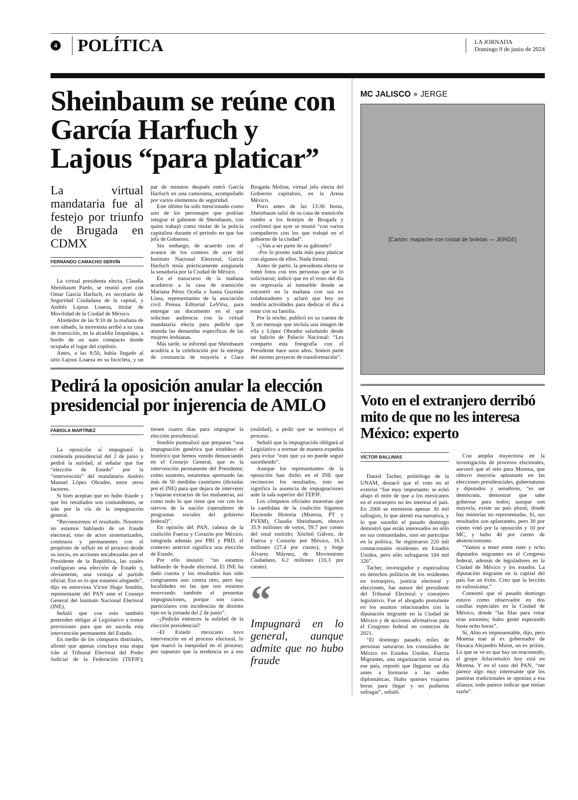4
POLÍTICA
LA JORNADA
Domingo 9 de junio de 2024
Sheinbaum se reúne con García Harfuch y Lajous “para platicar”
La virtual mandataria fue al festejo por triunfo de Brugada en CDMX
FERNANDO CAMACHO SERVÍN
La virtual presidenta electa, Claudia Sheinbaum Pardo, se reunió ayer con Omar García Harfuch, ex secretario de Seguridad Ciudadana de la capital, y Andrés Lajous Loaeza, titular de Movilidad de la Ciudad de México.
Alrededor de las 9:10 de la mañana de este sábado, la morenista arribó a su casa de transición, en la alcaldía Iztapalapa, a bordo de un auto compacto donde ocupaba el lugar del copiloto.
Antes, a las 8:50, había llegado al sitio Lajous Loaeza en su bicicleta, y un par de minutos después entró García Harfuch en una camioneta, acompañado por varios elementos de seguridad.
Este último ha sido mencionado como uno de los personajes que podrían integrar el gabinete de Sheinbaum, con quien trabajó como titular de la policía capitalina durante el periodo en que fue jefa de Gobierno.
Sin embargo, de acuerdo con el avance de los conteos de ayer del Instituto Nacional Electoral, García Harfuch tenía prácticamente asegurada la senaduría por la Ciudad de México.
En el transcurso de la mañana acudieron a la casa de transición Mariana Pérez Ocaña y Juana Guzmán Lisea, representantes de la asociación civil Prensa Editorial LeSVoz, para entregar un documento en el que solicitan audiencia con la virtual mandataria electa para pedirle que atienda las demandas específicas de las mujeres lesbianas.
Más tarde, se informó que Sheinbaum acudiría a la celebración por la entrega de constancia de mayoría a Clara Brugada Molina, virtual jefa electa del Gobierno capitalino, en la Arena México.
Poco antes de las 13:30 horas, Sheinbaum salió de su casa de transición rumbo a los festejos de Brugada y confirmó que ayer se reunió “con varios compañeros con los que trabajé en el gobierno de la ciudad”.
–¿Van a ser parte de su gabinete?
–Por lo pronto nada más para platicar con algunos de ellos. Nada formal.
Antes de partir, la presidenta electa se tomó fotos con tres personas que se lo solicitaron; indicó que en el resto del día no regresaría al inmueble donde se encontró en la mañana con sus ex colaboradores y aclaró que hoy no tendría actividades para dedicar el día a estar con su familia.
Por la noche, publicó en su cuenta de X un mensaje que incluía una imagen de ella y López Obrador saludando desde un balcón de Palacio Nacional: “Les comparto esta fotografía con el Presidente hace unos años. Somos parte del mismo proyecto de transformación”.
Pedirá la oposición anular la elección presidencial por injerencia de AMLO
FABIOLA MARTÍNEZ
La oposición sí impugnará la contienda presidencial del 2 de junio y pedirá la nulidad, al señalar que fue “elección de Estado” por la “intervención” del mandatario Andrés Manuel López Obrador, entre otros factores.
Si bien aceptan que no hubo fraude y que los resultados son contundentes, se irán por la vía de la impugnación general.
“Reconocemos el resultado. Nosotros no estamos hablando de un fraude electoral, sino de actos sistematizados, continuos y permanentes con el propósito de influir en el proceso desde su inicio, en acciones encabezadas por el Presidente de la República, las cuales configuran una elección de Estado y, obviamente, una ventaja al partido oficial. Eso es lo que estamos alegando”, dijo en entrevista Víctor Hugo Sondón, representante del PAN ante el Consejo General del Instituto Nacional Electoral (INE).
Señaló que con esto también pretenden obligar al Legislativo a tomar previsiones para que no suceda esta intervención permanente del Estado.
En medio de los cómputos distritales, afirmó que apenas concluya esta etapa irán al Tribunal Electoral del Poder Judicial de la Federación (TEPJF); tienen cuatro días para impugnar la elección presidencial.
Sondón puntualizó que preparan “una impugnación genérica que establece el histórico que hemos venido denunciando en el Consejo General, que es la intervención permanente del Presidente; como sustento, estaremos aportando las más de 50 medidas cautelares (dictadas por el INE) para que dejara de intervenir y bajaran extractos de las mañaneras, así como todo lo que tiene que ver con los siervos de la nación (operadores de programas sociales del gobierno federal)”.
En opinión del PAN, cabeza de la coalición Fuerza y Corazón por México, integrada además por PRI y PRD, el contexto anterior significa una elección de Estado.
Por ello insistió: “no estamos hablando de fraude electoral. El INE ha dado cuenta y los resultados han sido congruentes uno contra otro, pero hay localidades en las que nos estamos reservando también el presentar impugnaciones, porque son casos particulares con incidencias de distinto tipo en la jornada del 2 de junio”.
–¿Pedirán entonces la nulidad de la elección presidencial?
–El Estado mexicano tuvo intervención en el proceso electoral, lo que marcó la inequidad en el proceso; por supuesto que la tendencia es a eso (nulidad), a pedir que se restituya el proceso.
Señaló que la impugnación obligará al Legislativo a normar de manera expedita para evitar “esto que ya no puede seguir sucediendo”.
Aunque los representantes de la oposición han dicho en el INE que reconocen los resultados, esto no significa la ausencia de impugnaciones ante la sala superior del TEPJF.
Los cómputos oficiales muestran que la candidata de la coalición Sigamos Haciendo Historia (Morena, PT y PVEM), Claudia Sheinbaum, obtuvo 35.9 millones de votos, 59.7 por ciento del total emitido; Xóchitl Gálvez, de Fuerza y Corazón por México, 16.5 millones (27.4 por ciento), y Jorge Álvarez Máynez, de Movimiento Ciudadano, 6.2 millones (10.3 por ciento).
“
Impugnará en lo general, aunque admite que no hubo fraude
MC JALISCO ● JERGE
[Cartón: mapache con costal de boletas — JERGE]
Voto en el extranjero derribó mito de que no les interesa México: experto
VÍCTOR BALLINAS
Daniel Tacher, politólogo de la UNAM, destacó que el voto en el exterior “fue muy importante; se echó abajo el mito de que a los mexicanos en el extranjero no les interesa el país. En 2006 se emitieron apenas 30 mil sufragios, lo que alentó esa narrativa, y lo que sucedió el pasado domingo demostró que están interesados no sólo en sus comunidades, sino en participar en la política. Se registraron 220 mil connacionales residentes en Estados Unidos, pero sólo sufragaron 184 mil 326”.
Tacher, investigador y especialista en derechos políticos de los residentes en extranjero, justicia electoral y elecciones, fue asesor del presidente del Tribunal Electoral y consejero legislativo. Fue el abogado postulante en los asuntos relacionados con la diputación migrante en la Ciudad de México y de acciones afirmativas para el Congreso federal en comicios de 2021.
“El domingo pasado, miles de personas saturaron los consulados de México en Estados Unidos. Fuerza Migrantes, una organización social en ese país, reportó que llegaron un día antes a formarse a las sedes diplomáticas. Hubo quienes viajaron horas para llegar y no pudieron sufragar”, señaló.
Con amplia trayectoria en la investigación de procesos electorales, aseveró que el reto para Morena, que obtuvo mayoría aplastante en las elecciones presidenciales, gubernaturas y diputados y senadores, “es ser demócrata, demostrar que sabe gobernar para todos; aunque son mayoría, existe un país plural, donde hay minorías no representadas. Sí, sus resultados son aplastantes, pero 30 por ciento votó por la oposición y 10 por MC, y hubo 40 por ciento de abstencionismo.
“Vamos a tener entre siete y ocho diputados migrantes en el Congreso federal, además de legisladores en la Ciudad de México y los estados. La diputación migrante en la capital del país fue un éxito. Creo que la lección es valiosísima.”
Comentó que el pasado domingo estuvo como observador en dos casillas especiales en la Ciudad de México, donde “las filas para votar eran enormes; hubo gente esperando hasta ocho horas”.
Sí, Alito es impresentable, dijo, pero Morena trae al ex gobernador de Oaxaca Alejandro Murat, un ex priísta. Lo que se ve es que hay un reacomodo, el grupo Atlacomulco hoy está en Morena. Y en el caso del PAN, “me parece algo muy interesante que los panistas tradicionales se oponían a esa alianza; todo parece indicar que tenían razón”.